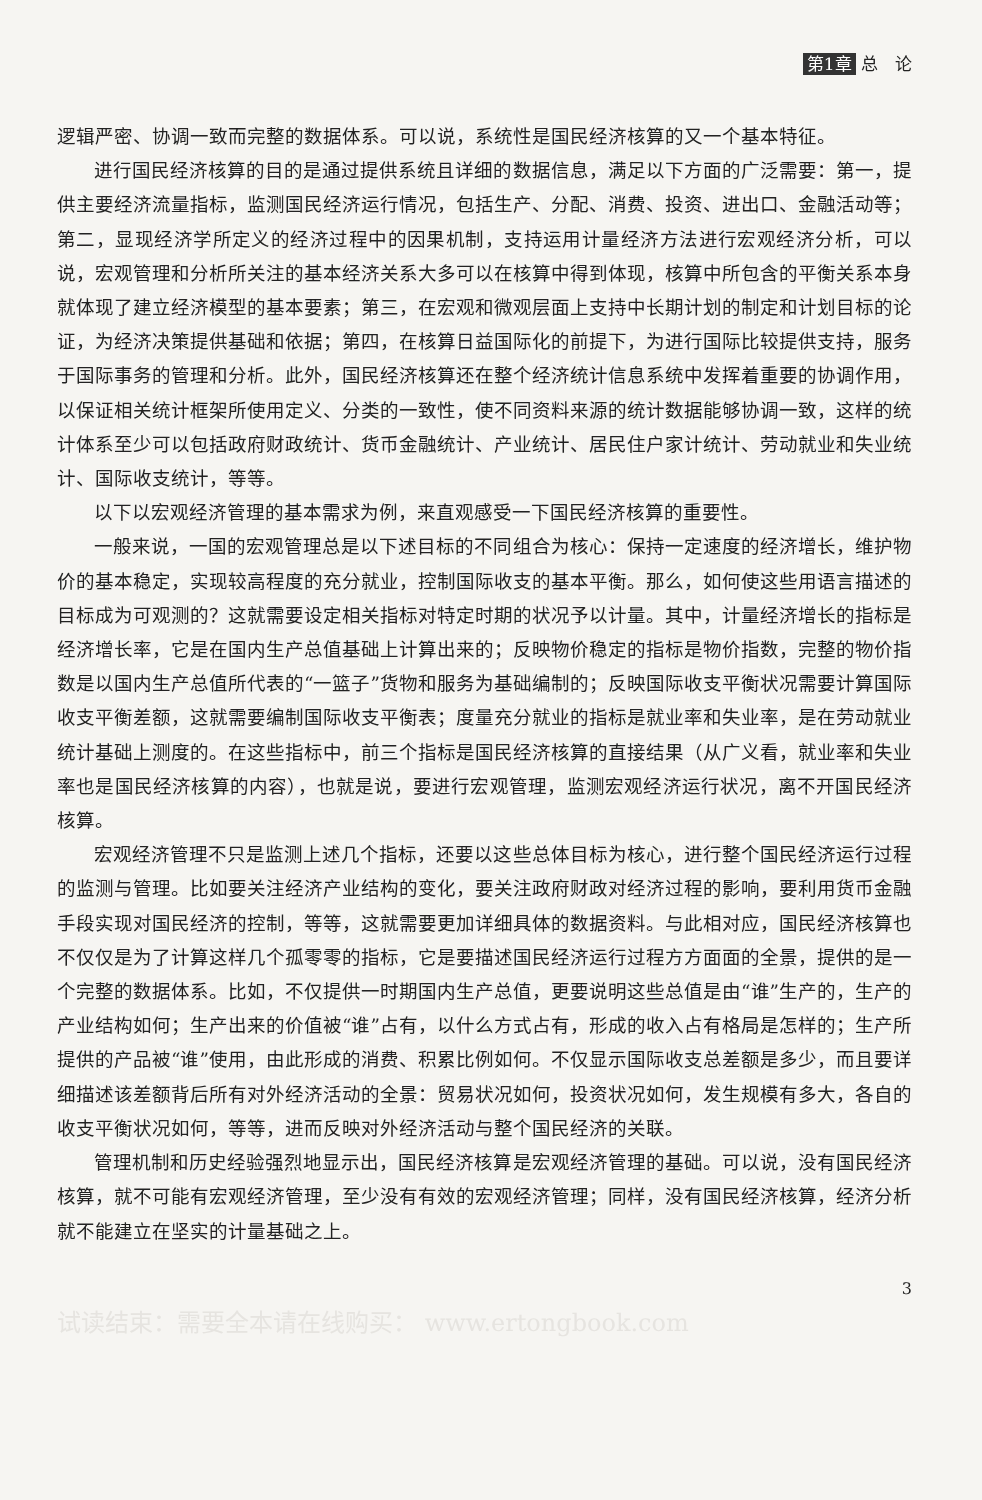第1章 总　论
逻辑严密、协调一致而完整的数据体系。可以说，系统性是国民经济核算的又一个基本特征。
进行国民经济核算的目的是通过提供系统且详细的数据信息，满足以下方面的广泛需要：第一，提供主要经济流量指标，监测国民经济运行情况，包括生产、分配、消费、投资、进出口、金融活动等；第二，显现经济学所定义的经济过程中的因果机制，支持运用计量经济方法进行宏观经济分析，可以说，宏观管理和分析所关注的基本经济关系大多可以在核算中得到体现，核算中所包含的平衡关系本身就体现了建立经济模型的基本要素；第三，在宏观和微观层面上支持中长期计划的制定和计划目标的论证，为经济决策提供基础和依据；第四，在核算日益国际化的前提下，为进行国际比较提供支持，服务于国际事务的管理和分析。此外，国民经济核算还在整个经济统计信息系统中发挥着重要的协调作用，以保证相关统计框架所使用定义、分类的一致性，使不同资料来源的统计数据能够协调一致，这样的统计体系至少可以包括政府财政统计、货币金融统计、产业统计、居民住户家计统计、劳动就业和失业统计、国际收支统计，等等。
以下以宏观经济管理的基本需求为例，来直观感受一下国民经济核算的重要性。
一般来说，一国的宏观管理总是以下述目标的不同组合为核心：保持一定速度的经济增长，维护物价的基本稳定，实现较高程度的充分就业，控制国际收支的基本平衡。那么，如何使这些用语言描述的目标成为可观测的？这就需要设定相关指标对特定时期的状况予以计量。其中，计量经济增长的指标是经济增长率，它是在国内生产总值基础上计算出来的；反映物价稳定的指标是物价指数，完整的物价指数是以国内生产总值所代表的“一篮子”货物和服务为基础编制的；反映国际收支平衡状况需要计算国际收支平衡差额，这就需要编制国际收支平衡表；度量充分就业的指标是就业率和失业率，是在劳动就业统计基础上测度的。在这些指标中，前三个指标是国民经济核算的直接结果（从广义看，就业率和失业率也是国民经济核算的内容），也就是说，要进行宏观管理，监测宏观经济运行状况，离不开国民经济核算。
宏观经济管理不只是监测上述几个指标，还要以这些总体目标为核心，进行整个国民经济运行过程的监测与管理。比如要关注经济产业结构的变化，要关注政府财政对经济过程的影响，要利用货币金融手段实现对国民经济的控制，等等，这就需要更加详细具体的数据资料。与此相对应，国民经济核算也不仅仅是为了计算这样几个孤零零的指标，它是要描述国民经济运行过程方方面面的全景，提供的是一个完整的数据体系。比如，不仅提供一时期国内生产总值，更要说明这些总值是由“谁”生产的，生产的产业结构如何；生产出来的价值被“谁”占有，以什么方式占有，形成的收入占有格局是怎样的；生产所提供的产品被“谁”使用，由此形成的消费、积累比例如何。不仅显示国际收支总差额是多少，而且要详细描述该差额背后所有对外经济活动的全景：贸易状况如何，投资状况如何，发生规模有多大，各自的收支平衡状况如何，等等，进而反映对外经济活动与整个国民经济的关联。
管理机制和历史经验强烈地显示出，国民经济核算是宏观经济管理的基础。可以说，没有国民经济核算，就不可能有宏观经济管理，至少没有有效的宏观经济管理；同样，没有国民经济核算，经济分析就不能建立在坚实的计量基础之上。
3
试读结束：需要全本请在线购买： www.ertongbook.com